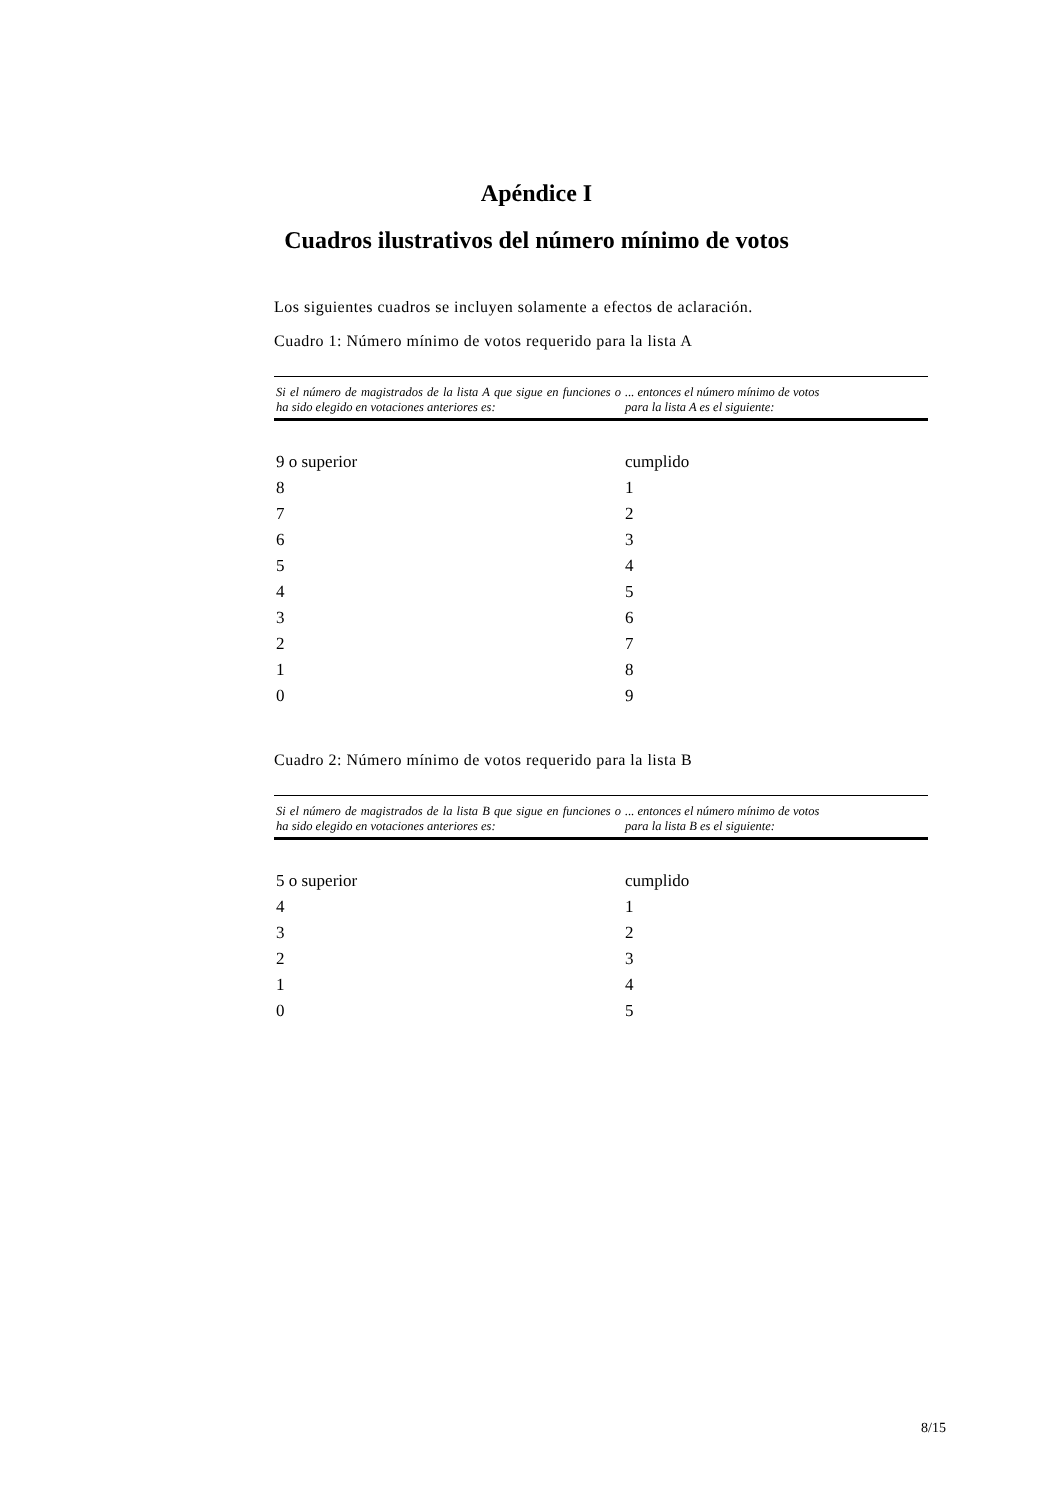Apéndice I
Cuadros ilustrativos del número mínimo de votos
Los siguientes cuadros se incluyen solamente a efectos de aclaración.
Cuadro 1: Número mínimo de votos requerido para la lista A
| Si el número de magistrados de la lista A que sigue en funciones o ha sido elegido en votaciones anteriores es: | ... entonces el número mínimo de votos para la lista A es el siguiente: |
| --- | --- |
| 9 o superior | cumplido |
| 8 | 1 |
| 7 | 2 |
| 6 | 3 |
| 5 | 4 |
| 4 | 5 |
| 3 | 6 |
| 2 | 7 |
| 1 | 8 |
| 0 | 9 |
Cuadro 2: Número mínimo de votos requerido para la lista B
| Si el número de magistrados de la lista B que sigue en funciones o ha sido elegido en votaciones anteriores es: | ... entonces el número mínimo de votos para la lista B es el siguiente: |
| --- | --- |
| 5 o superior | cumplido |
| 4 | 1 |
| 3 | 2 |
| 2 | 3 |
| 1 | 4 |
| 0 | 5 |
8/15